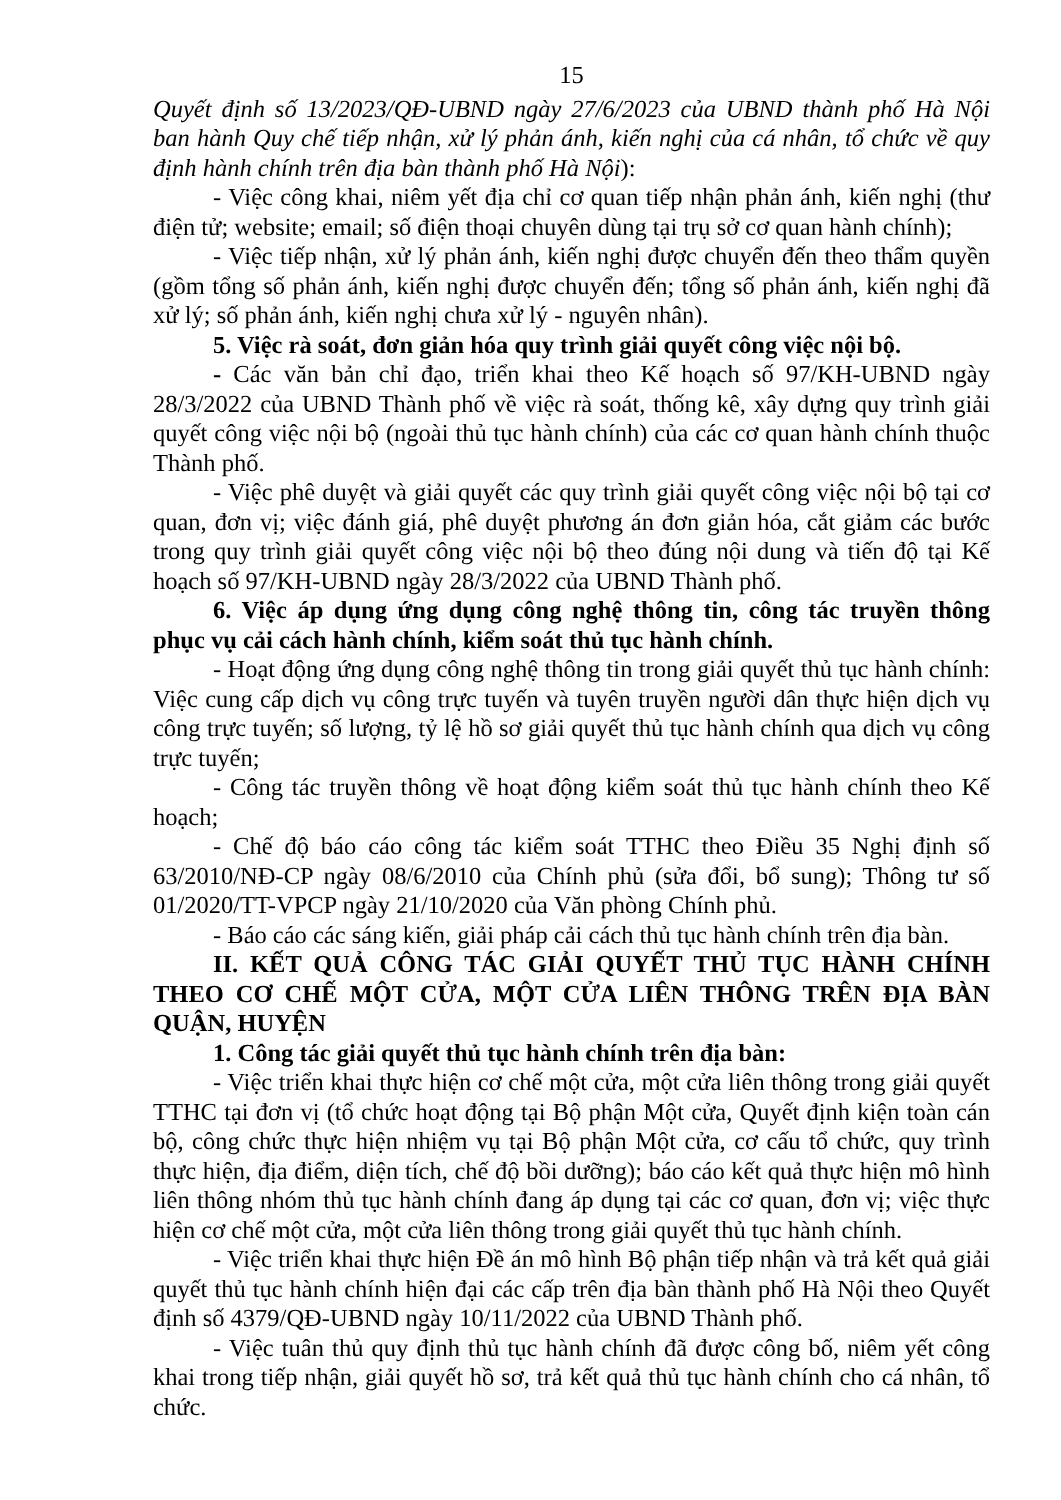15
Quyết định số 13/2023/QĐ-UBND ngày 27/6/2023 của UBND thành phố Hà Nội ban hành Quy chế tiếp nhận, xử lý phản ánh, kiến nghị của cá nhân, tổ chức về quy định hành chính trên địa bàn thành phố Hà Nội):
- Việc công khai, niêm yết địa chỉ cơ quan tiếp nhận phản ánh, kiến nghị (thư điện tử; website; email; số điện thoại chuyên dùng tại trụ sở cơ quan hành chính);
- Việc tiếp nhận, xử lý phản ánh, kiến nghị được chuyển đến theo thẩm quyền (gồm tổng số phản ánh, kiến nghị được chuyển đến; tổng số phản ánh, kiến nghị đã xử lý; số phản ánh, kiến nghị chưa xử lý - nguyên nhân).
5. Việc rà soát, đơn giản hóa quy trình giải quyết công việc nội bộ.
- Các văn bản chỉ đạo, triển khai theo Kế hoạch số 97/KH-UBND ngày 28/3/2022 của UBND Thành phố về việc rà soát, thống kê, xây dựng quy trình giải quyết công việc nội bộ (ngoài thủ tục hành chính) của các cơ quan hành chính thuộc Thành phố.
- Việc phê duyệt và giải quyết các quy trình giải quyết công việc nội bộ tại cơ quan, đơn vị; việc đánh giá, phê duyệt phương án đơn giản hóa, cắt giảm các bước trong quy trình giải quyết công việc nội bộ theo đúng nội dung và tiến độ tại Kế hoạch số 97/KH-UBND ngày 28/3/2022 của UBND Thành phố.
6. Việc áp dụng ứng dụng công nghệ thông tin, công tác truyền thông phục vụ cải cách hành chính, kiểm soát thủ tục hành chính.
- Hoạt động ứng dụng công nghệ thông tin trong giải quyết thủ tục hành chính: Việc cung cấp dịch vụ công trực tuyến và tuyên truyền người dân thực hiện dịch vụ công trực tuyến; số lượng, tỷ lệ hồ sơ giải quyết thủ tục hành chính qua dịch vụ công trực tuyến;
- Công tác truyền thông về hoạt động kiểm soát thủ tục hành chính theo Kế hoạch;
- Chế độ báo cáo công tác kiểm soát TTHC theo Điều 35 Nghị định số 63/2010/NĐ-CP ngày 08/6/2010 của Chính phủ (sửa đổi, bổ sung); Thông tư số 01/2020/TT-VPCP ngày 21/10/2020 của Văn phòng Chính phủ.
- Báo cáo các sáng kiến, giải pháp cải cách thủ tục hành chính trên địa bàn.
II. KẾT QUẢ CÔNG TÁC GIẢI QUYẾT THỦ TỤC HÀNH CHÍNH THEO CƠ CHẾ MỘT CỬA, MỘT CỬA LIÊN THÔNG TRÊN ĐỊA BÀN QUẬN, HUYỆN
1. Công tác giải quyết thủ tục hành chính trên địa bàn:
- Việc triển khai thực hiện cơ chế một cửa, một cửa liên thông trong giải quyết TTHC tại đơn vị (tổ chức hoạt động tại Bộ phận Một cửa, Quyết định kiện toàn cán bộ, công chức thực hiện nhiệm vụ tại Bộ phận Một cửa, cơ cấu tổ chức, quy trình thực hiện, địa điểm, diện tích, chế độ bồi dưỡng); báo cáo kết quả thực hiện mô hình liên thông nhóm thủ tục hành chính đang áp dụng tại các cơ quan, đơn vị; việc thực hiện cơ chế một cửa, một cửa liên thông trong giải quyết thủ tục hành chính.
- Việc triển khai thực hiện Đề án mô hình Bộ phận tiếp nhận và trả kết quả giải quyết thủ tục hành chính hiện đại các cấp trên địa bàn thành phố Hà Nội theo Quyết định số 4379/QĐ-UBND ngày 10/11/2022 của UBND Thành phố.
- Việc tuân thủ quy định thủ tục hành chính đã được công bố, niêm yết công khai trong tiếp nhận, giải quyết hồ sơ, trả kết quả thủ tục hành chính cho cá nhân, tổ chức.